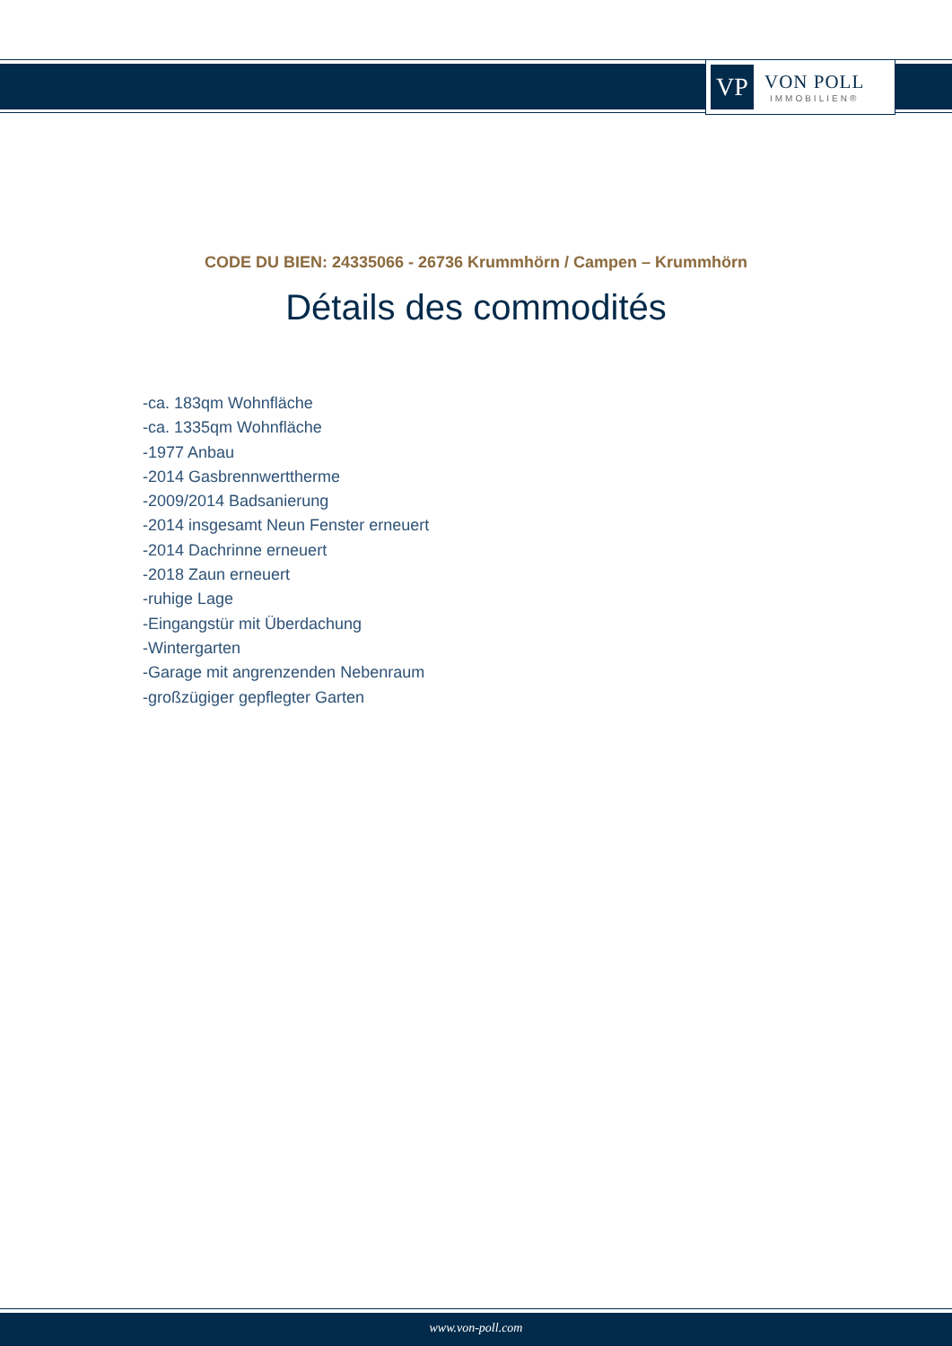VP
VON POLL
IMMOBILIEN®
CODE DU BIEN: 24335066 - 26736 Krummhörn / Campen – Krummhörn
Détails des commodités
-ca. 183qm Wohnfläche
-ca. 1335qm Wohnfläche
-1977 Anbau
-2014 Gasbrennwerttherme
-2009/2014 Badsanierung
-2014 insgesamt Neun Fenster erneuert
-2014 Dachrinne erneuert
-2018 Zaun erneuert
-ruhige Lage
-Eingangstür mit Überdachung
-Wintergarten
-Garage mit angrenzenden Nebenraum
-großzügiger gepflegter Garten
www.von-poll.com